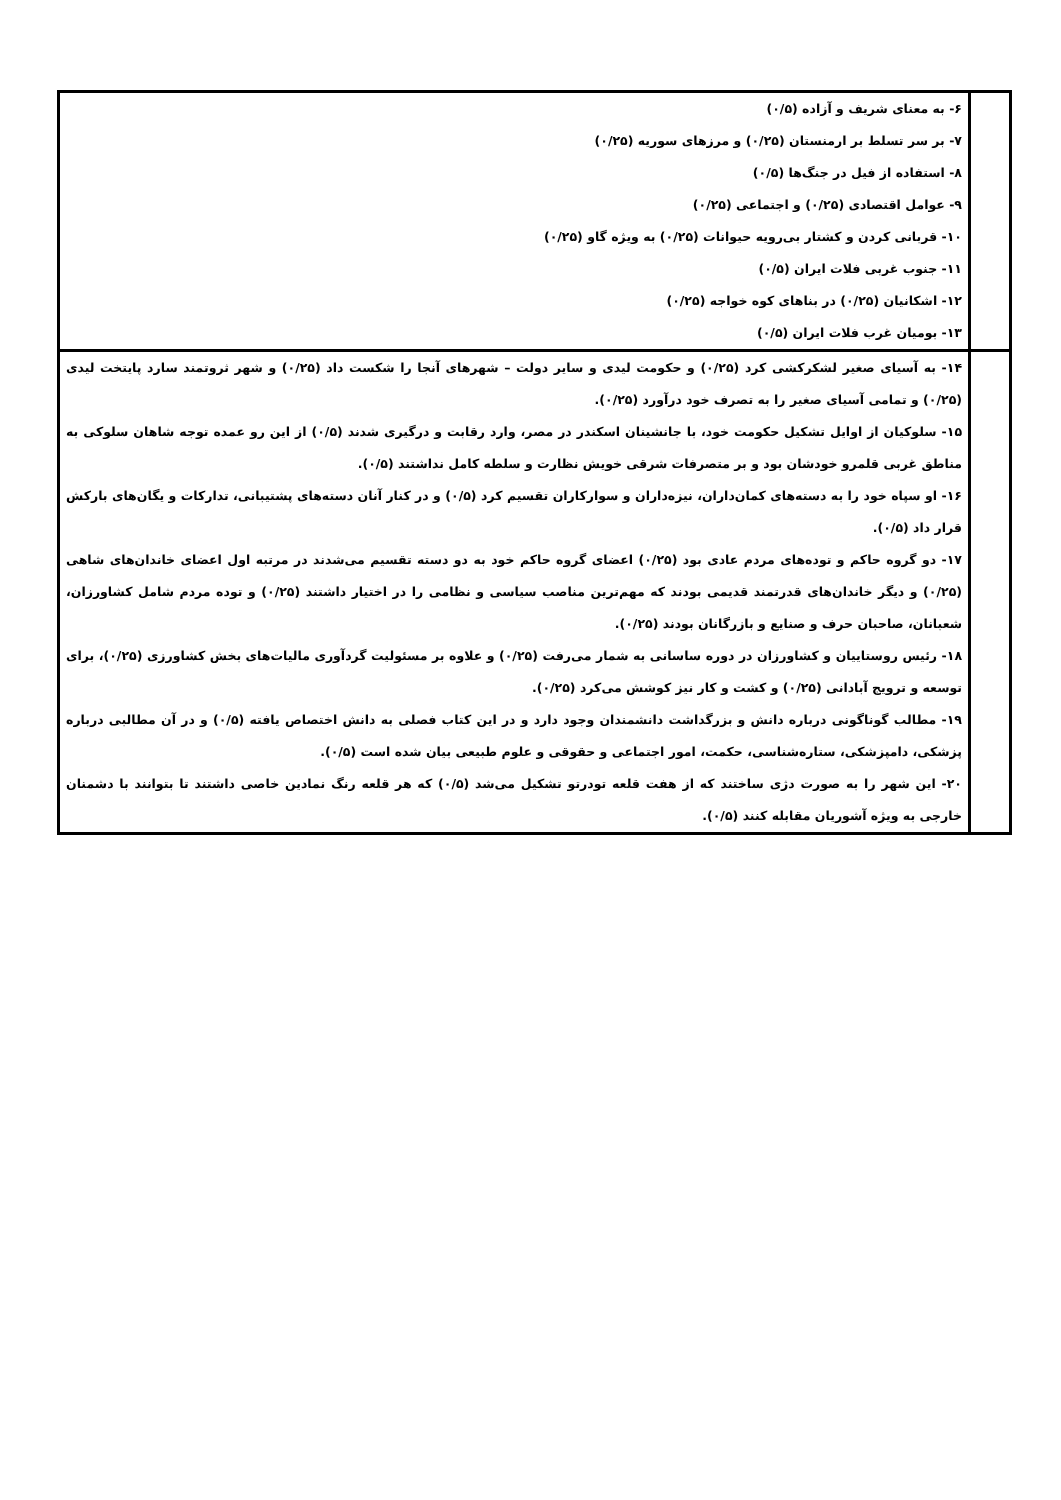| | ۶- به معنای شریف و آزاده (۰/۵) ۷- بر سر تسلط بر ارمنستان (۰/۲۵) و مرزهای سوریه (۰/۲۵) ۸- استفاده از فیل در جنگ‌ها (۰/۵) ۹- عوامل اقتصادی (۰/۲۵) و اجتماعی (۰/۲۵) ۱۰- قربانی کردن و کشتار بی‌رویه حیوانات (۰/۲۵) به ویژه گاو (۰/۲۵) ۱۱- جنوب غربی فلات ایران (۰/۵) ۱۲- اشکانیان (۰/۲۵) در بناهای کوه خواجه (۰/۲۵) ۱۳- بومیان غرب فلات ایران (۰/۵) |
| | ۱۴- به آسیای صغیر لشکرکشی کرد (۰/۲۵) و حکومت لیدی و سایر دولت – شهرهای آنجا را شکست داد (۰/۲۵) و شهر ثروتمند سارد پایتخت لیدی (۰/۲۵) و تمامی آسیای صغیر را به تصرف خود درآورد (۰/۲۵). ۱۵- سلوکیان از اوایل تشکیل حکومت خود، با جانشینان اسکندر در مصر، وارد رقابت و درگیری شدند (۰/۵) از این رو عمده توجه شاهان سلوکی به مناطق غربی قلمرو خودشان بود و بر متصرفات شرقی خویش نظارت و سلطه کامل نداشتند (۰/۵). ۱۶- او سپاه خود را به دسته‌های کمان‌داران، نیزه‌داران و سوارکاران تقسیم کرد (۰/۵) و در کنار آنان دسته‌های پشتیبانی، تدارکات و یگان‌های بارکش قرار داد (۰/۵). ۱۷- دو گروه حاکم و توده‌های مردم عادی بود (۰/۲۵) اعضای گروه حاکم خود به دو دسته تقسیم می‌شدند در مرتبه اول اعضای خاندان‌های شاهی (۰/۲۵) و دیگر خاندان‌های قدرتمند قدیمی بودند که مهم‌ترین مناصب سیاسی و نظامی را در اختیار داشتند (۰/۲۵) و توده مردم شامل کشاورزان، شعبانان، صاحبان حرف و صنایع و بازرگانان بودند (۰/۲۵). ۱۸- رئیس روستاییان و کشاورزان در دوره ساسانی به شمار می‌رفت (۰/۲۵) و علاوه بر مسئولیت گردآوری مالیات‌های بخش کشاورزی (۰/۲۵)، برای توسعه و ترویج آبادانی (۰/۲۵) و کشت و کار نیز کوشش می‌کرد (۰/۲۵). ۱۹- مطالب گوناگونی درباره دانش و بزرگداشت دانشمندان وجود دارد و در این کتاب فصلی به دانش اختصاص یافته (۰/۵) و در آن مطالبی درباره پزشکی، دامپزشکی، ستاره‌شناسی، حکمت، امور اجتماعی و حقوقی و علوم طبیعی بیان شده است (۰/۵). ۲۰- این شهر را به صورت دژی ساختند که از هفت قلعه تودرتو تشکیل می‌شد (۰/۵) که هر قلعه رنگ نمادین خاصی داشتند تا بتوانند با دشمنان خارجی به ویژه آشوریان مقابله کنند (۰/۵). |